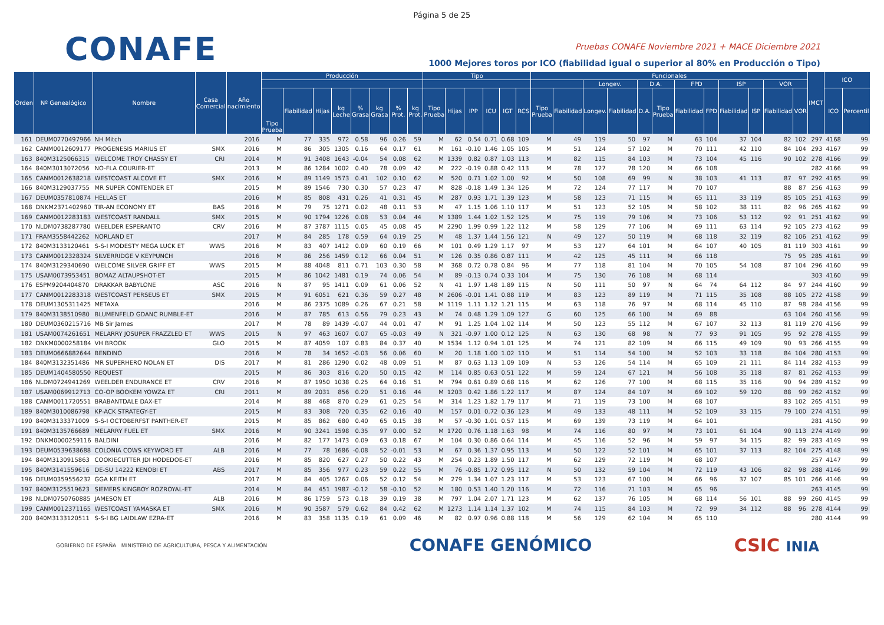Página 5 de 25
CONAFE
Pruebas CONAFE Noviembre 2021 + MACE Diciembre 2021
1000 Mejores toros por ICO (fiabilidad igual o superior al 80% en Producción o Tipo)
| Orden | Nº Genealógico | Nombre | Casa Comercial | Año nacimiento | Producción | | | | | | | | Tipo | | | | | | Funcionales | | | | | | | | | | | | IMCT | ICO | |
| --- | --- | --- | --- | --- | --- | --- | --- | --- | --- | --- | --- | --- | --- | --- | --- | --- | --- | --- | --- | --- | --- | --- | --- | --- | --- | --- | --- | --- | --- | --- | --- | --- | --- |
| | | | | | | | | | | | | | | | | | | | | | Longev. | | D.A. | | FPD | | ISP | | VOR | | | | |
| | | | | | Tipo Prueba | Fiabilidad | Hijas | kg Leche | % Grasa | kg Grasa | % Prot. | kg Prot. | Tipo Prueba | Hijas | IPP | ICU | IGT | RCS | Tipo Prueba | Fiabilidad | Longev. | Fiabilidad | D.A. | Tipo Prueba | Fiabilidad | FPD | Fiabilidad | ISP | Fiabilidad | VOR | | ICO | Percentil |
| 161 | DEUM0770497966 | NH Mitch | | 2016 | M | 77 | 335 | 972 | 0.58 | 96 | 0.26 | 59 | M | 62 | 0.54 | 0.71 | 0.68 | 109 | M | 49 | 119 | 50 | 97 | M | 63 | 104 | 37 | 104 | 82 | 102 | 297 | 4168 | 99 |
| 162 | CANM0012609177 | PROGENESIS MARIUS ET | SMX | 2016 | M | 86 | 305 | 1305 | 0.16 | 64 | 0.17 | 61 | M | 161 | -0.10 | 1.46 | 1.05 | 105 | M | 51 | 124 | 57 | 102 | M | 70 | 111 | 42 | 110 | 84 | 104 | 293 | 4167 | 99 |
| 163 | 840M3125066315 | WELCOME TROY CHASSY ET | CRI | 2014 | M | 91 | 3408 | 1643 | -0.04 | 54 | 0.08 | 62 | M | 1339 | 0.82 | 0.87 | 1.03 | 113 | M | 82 | 115 | 84 | 103 | M | 73 | 104 | 45 | 116 | 90 | 102 | 278 | 4166 | 99 |
| 164 | 840M3013072056 | NO-FLA COURIER-ET | | 2013 | M | 86 | 1284 | 1002 | 0.40 | 78 | 0.09 | 42 | M | 222 | -0.19 | 0.88 | 0.42 | 113 | M | 78 | 127 | 78 | 120 | M | 66 | 108 | | | | | 282 | 4166 | 99 |
| 165 | CANM0012638218 | WESTCOAST ALCOVE ET | SMX | 2016 | M | 89 | 1149 | 1573 | 0.41 | 102 | 0.10 | 62 | M | 520 | 0.71 | 1.02 | 1.00 | 92 | M | 50 | 108 | 69 | 99 | N | 38 | 103 | 41 | 113 | 87 | 97 | 292 | 4165 | 99 |
| 166 | 840M3129037755 | MR SUPER CONTENDER ET | | 2015 | M | 89 | 1546 | 730 | 0.30 | 57 | 0.23 | 47 | M | 828 | -0.18 | 1.49 | 1.34 | 126 | M | 72 | 124 | 77 | 117 | M | 70 | 107 | | | 88 | 87 | 256 | 4163 | 99 |
| 167 | DEUM0357810874 | HELLAS ET | | 2016 | M | 85 | 808 | 431 | 0.26 | 41 | 0.31 | 45 | M | 287 | 0.93 | 1.71 | 1.39 | 123 | M | 58 | 123 | 71 | 115 | M | 65 | 111 | 33 | 119 | 85 | 105 | 251 | 4163 | 99 |
| 168 | DNKM2371402960 | TIR-AN ECONOMY ET | BAS | 2016 | M | 79 | 75 | 1271 | 0.02 | 48 | 0.11 | 53 | M | 47 | 1.15 | 1.06 | 1.10 | 117 | M | 51 | 123 | 52 | 105 | M | 58 | 102 | 38 | 111 | 82 | 96 | 265 | 4162 | 99 |
| 169 | CANM0012283183 | WESTCOAST RANDALL | SMX | 2015 | M | 90 | 1794 | 1226 | 0.08 | 53 | 0.04 | 44 | M | 1389 | 1.44 | 1.02 | 1.52 | 125 | M | 75 | 119 | 79 | 106 | M | 73 | 106 | 53 | 112 | 92 | 91 | 251 | 4162 | 99 |
| 170 | NLDM0738287780 | WEELDER ESPERANTO | CRV | 2016 | M | 87 | 3787 | 1115 | 0.05 | 45 | 0.08 | 45 | M | 2290 | 1.99 | 0.99 | 1.22 | 112 | M | 58 | 129 | 77 | 106 | M | 69 | 111 | 63 | 114 | 92 | 105 | 273 | 4162 | 99 |
| 171 | FRAM3558442262 | NORLAND ET | | 2017 | M | 84 | 285 | 178 | 0.59 | 64 | 0.19 | 25 | M | 48 | 1.37 | 1.44 | 1.56 | 121 | N | 49 | 127 | 50 | 119 | M | 68 | 118 | 32 | 119 | 82 | 106 | 251 | 4162 | 99 |
| 172 | 840M3133120461 | S-S-I MODESTY MEGA LUCK ET | WWS | 2016 | M | 83 | 407 | 1412 | 0.09 | 60 | 0.19 | 66 | M | 101 | 0.49 | 1.29 | 1.17 | 97 | M | 53 | 127 | 64 | 101 | M | 64 | 107 | 40 | 105 | 81 | 119 | 303 | 4161 | 99 |
| 173 | CANM0012328324 | SILVERRIDGE V KEYPUNCH | | 2016 | M | 86 | 256 | 1459 | 0.12 | 66 | 0.04 | 51 | M | 126 | 0.35 | 0.86 | 0.87 | 111 | M | 42 | 125 | 45 | 111 | M | 66 | 118 | | | 75 | 95 | 285 | 4161 | 99 |
| 174 | 840M3129340690 | WELCOME SILVER GRIFF ET | WWS | 2015 | M | 88 | 4048 | 811 | 0.71 | 103 | 0.30 | 58 | M | 368 | 0.72 | 0.78 | 0.84 | 96 | M | 77 | 118 | 81 | 104 | M | 70 | 105 | 54 | 108 | 87 | 104 | 296 | 4160 | 99 |
| 175 | USAM0073953451 | BOMAZ ALTAUPSHOT-ET | | 2015 | M | 86 | 1042 | 1481 | 0.19 | 74 | 0.06 | 54 | M | 89 | -0.13 | 0.74 | 0.33 | 104 | M | 75 | 130 | 76 | 108 | M | 68 | 114 | | | | | 303 | 4160 | 99 |
| 176 | ESPM9204404870 | DRAKKAR BABYLONE | ASC | 2016 | N | 87 | 95 | 1411 | 0.09 | 61 | 0.06 | 52 | N | 41 | 1.97 | 1.48 | 1.89 | 115 | N | 50 | 111 | 50 | 97 | N | 64 | 74 | 64 | 112 | 84 | 97 | 244 | 4160 | 99 |
| 177 | CANM0012283318 | WESTCOAST PERSEUS ET | SMX | 2015 | M | 91 | 6051 | 621 | 0.36 | 59 | 0.27 | 48 | M | 2606 | -0.01 | 1.41 | 0.88 | 119 | M | 83 | 123 | 89 | 119 | M | 71 | 115 | 35 | 108 | 88 | 105 | 272 | 4158 | 99 |
| 178 | DEUM1305311425 | METAXA | | 2016 | M | 86 | 2375 | 1089 | 0.26 | 67 | 0.21 | 58 | M | 1119 | 1.11 | 1.12 | 1.21 | 115 | M | 63 | 118 | 76 | 97 | M | 68 | 114 | 45 | 110 | 87 | 98 | 284 | 4156 | 99 |
| 179 | 840M3138510980 | BLUMENFELD GDANC RUMBLE-ET | | 2016 | M | 87 | 785 | 613 | 0.56 | 79 | 0.23 | 43 | M | 74 | 0.48 | 1.29 | 1.09 | 127 | G | 60 | 125 | 66 | 100 | M | 69 | 88 | | | 63 | 104 | 260 | 4156 | 99 |
| 180 | DEUM0360215716 | MB Sir James | | 2017 | M | 78 | 89 | 1439 | -0.07 | 44 | 0.01 | 47 | M | 91 | 1.25 | 1.04 | 1.02 | 114 | M | 50 | 123 | 55 | 112 | M | 67 | 107 | 32 | 113 | 81 | 119 | 270 | 4156 | 99 |
| 181 | USAM0074261651 | MELARRY JOSUPER FRAZZLED ET | WWS | 2015 | N | 97 | 463 | 1607 | 0.07 | 65 | -0.03 | 49 | N | 321 | -0.97 | 1.00 | 0.12 | 125 | N | 63 | 130 | 68 | 98 | N | 77 | 93 | 91 | 105 | 95 | 92 | 278 | 4155 | 99 |
| 182 | DNKM0000258184 | VH BROOK | GLO | 2015 | M | 87 | 4059 | 107 | 0.83 | 84 | 0.37 | 40 | M | 1534 | 1.12 | 0.94 | 1.01 | 125 | M | 74 | 121 | 82 | 109 | M | 66 | 115 | 49 | 109 | 90 | 93 | 266 | 4155 | 99 |
| 183 | DEUM0666882644 | BENDINO | | 2016 | M | 78 | 34 | 1652 | -0.03 | 56 | 0.06 | 60 | M | 20 | 1.18 | 1.00 | 1.02 | 110 | M | 51 | 114 | 54 | 100 | M | 52 | 103 | 33 | 118 | 84 | 104 | 280 | 4153 | 99 |
| 184 | 840M3132351486 | MR SUPERHERO NOLAN ET | DIS | 2017 | M | 81 | 286 | 1290 | 0.02 | 48 | 0.09 | 51 | M | 87 | 0.63 | 1.13 | 1.09 | 109 | N | 53 | 126 | 54 | 114 | M | 65 | 109 | 21 | 111 | 84 | 114 | 282 | 4153 | 99 |
| 185 | DEUM1404580550 | REQUEST | | 2015 | M | 86 | 303 | 816 | 0.20 | 50 | 0.15 | 42 | M | 114 | 0.85 | 0.63 | 0.51 | 122 | M | 59 | 124 | 67 | 121 | M | 56 | 108 | 35 | 118 | 87 | 81 | 262 | 4153 | 99 |
| 186 | NLDM0724941269 | WEELDER ENDURANCE ET | CRV | 2016 | M | 87 | 1950 | 1038 | 0.25 | 64 | 0.16 | 51 | M | 794 | 0.61 | 0.89 | 0.68 | 116 | M | 62 | 126 | 77 | 100 | M | 68 | 115 | 35 | 116 | 90 | 94 | 289 | 4152 | 99 |
| 187 | USAM0069912713 | CO-OP BOOKEM YOWZA ET | CRI | 2011 | M | 89 | 2031 | 856 | 0.20 | 51 | 0.16 | 44 | M | 1203 | 0.42 | 1.86 | 1.22 | 117 | M | 87 | 124 | 84 | 107 | M | 69 | 102 | 59 | 120 | 88 | 99 | 262 | 4152 | 99 |
| 188 | CANM0011720551 | BRABANTDALE DAX-ET | | 2014 | M | 88 | 468 | 870 | 0.29 | 61 | 0.25 | 54 | M | 314 | 1.23 | 1.82 | 1.79 | 117 | M | 71 | 119 | 73 | 100 | M | 68 | 107 | | | 83 | 102 | 265 | 4151 | 99 |
| 189 | 840M3010086798 | KP-ACK STRATEGY-ET | | 2015 | M | 83 | 308 | 720 | 0.35 | 62 | 0.16 | 40 | M | 157 | 0.01 | 0.72 | 0.36 | 123 | M | 49 | 133 | 48 | 111 | M | 52 | 109 | 33 | 115 | 79 | 100 | 274 | 4151 | 99 |
| 190 | 840M3133371009 | S-S-I OCTOBERFST PANTHER-ET | | 2015 | M | 85 | 862 | 680 | 0.40 | 65 | 0.15 | 38 | M | 57 | -0.30 | 1.01 | 0.57 | 115 | M | 69 | 139 | 73 | 119 | M | 64 | 101 | | | | | 281 | 4150 | 99 |
| 191 | 840M3135766689 | MELARRY FUEL ET | SMX | 2016 | M | 90 | 3241 | 1598 | 0.35 | 97 | 0.00 | 52 | M | 1720 | 0.76 | 1.18 | 1.63 | 98 | M | 74 | 116 | 80 | 97 | M | 73 | 101 | 61 | 104 | 90 | 113 | 274 | 4149 | 99 |
| 192 | DNKM0000259116 | BALDINI | | 2016 | M | 82 | 177 | 1473 | 0.09 | 63 | 0.18 | 67 | M | 104 | 0.30 | 0.86 | 0.64 | 114 | M | 45 | 116 | 52 | 96 | M | 59 | 97 | 34 | 115 | 82 | 99 | 283 | 4149 | 99 |
| 193 | DEUM0539638688 | COLONIA COWS KEYWORD ET | ALB | 2016 | M | 77 | 78 | 1686 | -0.08 | 52 | -0.01 | 53 | M | 67 | 0.36 | 1.37 | 0.95 | 113 | M | 50 | 122 | 52 | 101 | M | 65 | 101 | 37 | 113 | 82 | 104 | 275 | 4148 | 99 |
| 194 | 840M3130915863 | COOKIECUTTER JDI HODEDOE-ET | | 2016 | M | 85 | 820 | 627 | 0.27 | 50 | 0.22 | 43 | M | 254 | 0.23 | 1.89 | 1.50 | 117 | M | 62 | 129 | 72 | 119 | M | 68 | 107 | | | | | 257 | 4147 | 99 |
| 195 | 840M3141559616 | DE-SU 14222 KENOBI ET | ABS | 2017 | M | 85 | 356 | 977 | 0.23 | 59 | 0.22 | 55 | M | 76 | -0.85 | 1.72 | 0.95 | 112 | N | 50 | 132 | 59 | 104 | M | 72 | 119 | 43 | 106 | 82 | 98 | 288 | 4146 | 99 |
| 196 | DEUM0359556232 | GGA KEITH ET | | 2017 | M | 84 | 405 | 1267 | 0.06 | 52 | 0.12 | 54 | M | 279 | 1.34 | 1.07 | 1.23 | 117 | M | 53 | 123 | 67 | 100 | M | 66 | 96 | 37 | 107 | 85 | 101 | 266 | 4146 | 99 |
| 197 | 840M3125519623 | SIEMERS KINGBOY ROZROYAL-ET | | 2014 | M | 84 | 451 | 1987 | -0.12 | 58 | -0.10 | 52 | M | 180 | 0.53 | 1.40 | 1.20 | 116 | M | 72 | 116 | 71 | 103 | M | 65 | 96 | | | | | 263 | 4145 | 99 |
| 198 | NLDM0750760885 | JAMESON ET | ALB | 2016 | M | 86 | 1759 | 573 | 0.18 | 39 | 0.19 | 38 | M | 797 | 1.04 | 2.07 | 1.71 | 123 | M | 62 | 137 | 76 | 105 | M | 68 | 114 | 56 | 101 | 88 | 99 | 260 | 4145 | 99 |
| 199 | CANM0012371165 | WESTCOAST YAMASKA ET | SMX | 2016 | M | 90 | 3587 | 579 | 0.62 | 84 | 0.42 | 62 | M | 1273 | 1.14 | 1.14 | 1.37 | 102 | M | 74 | 115 | 84 | 103 | M | 72 | 99 | 34 | 112 | 88 | 96 | 278 | 4144 | 99 |
| 200 | 840M3133120511 | S-S-I BG LAIDLAW EZRA-ET | | 2016 | M | 83 | 358 | 1135 | 0.19 | 61 | 0.09 | 46 | M | 82 | 0.97 | 0.96 | 0.88 | 118 | M | 56 | 129 | 62 | 104 | M | 65 | 110 | | | | | 280 | 4144 | 99 |
GOBIERNO DE ESPAÑA MINISTERIO DE AGRICULTURA, PESCA Y ALIMENTACIÓN
CONAFE GENÓMICO CSIC INIA